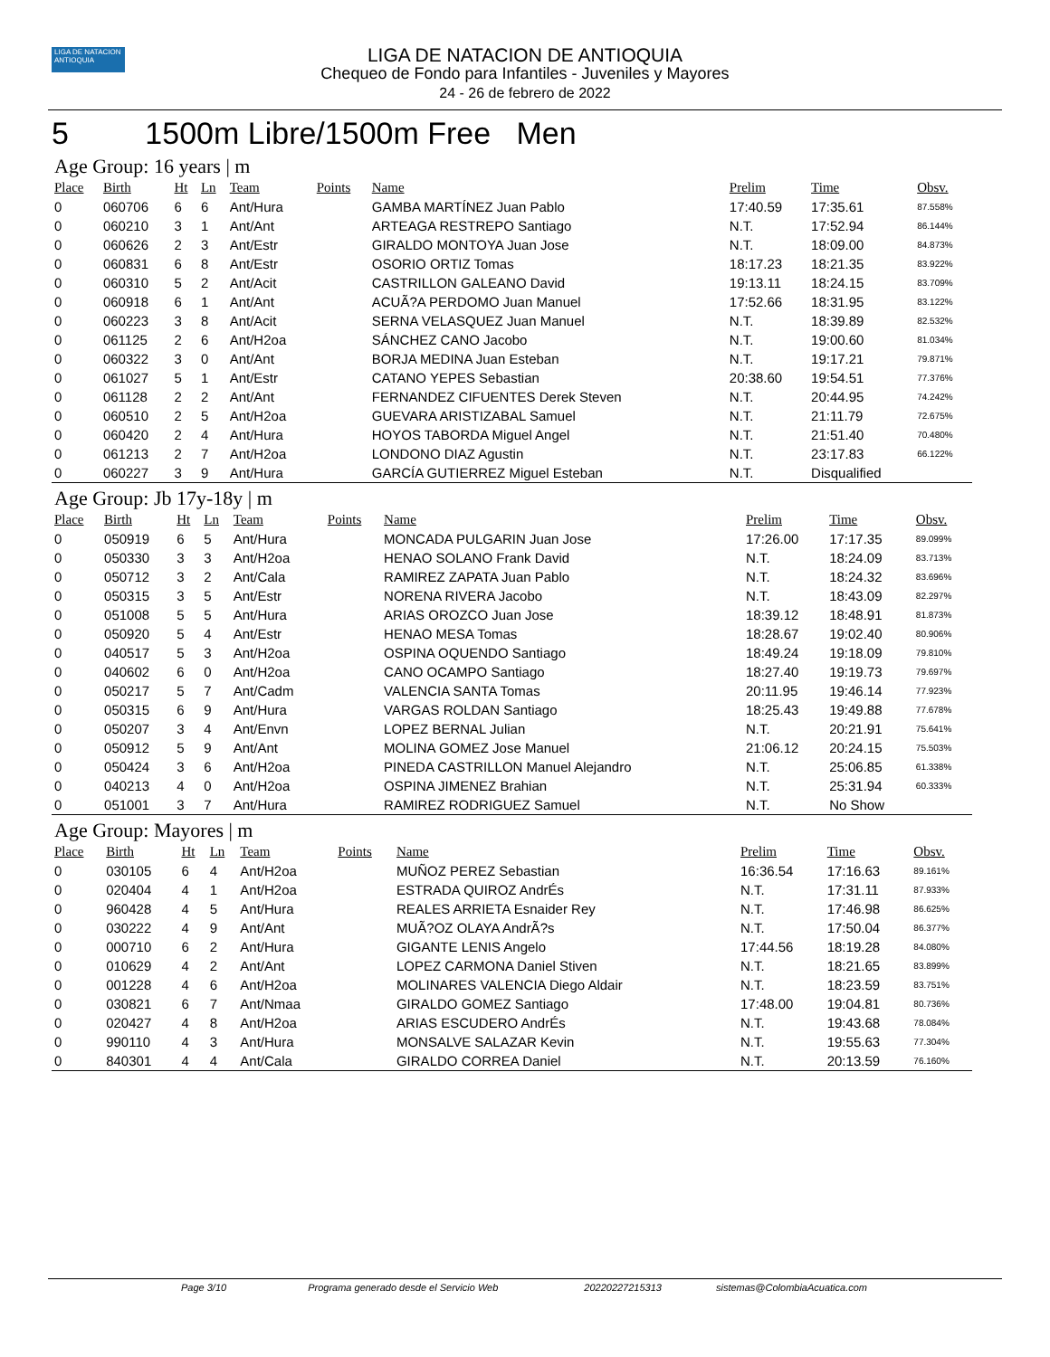LIGA DE NATACION ANTIOQUIA
LIGA DE NATACION DE ANTIOQUIA
Chequeo de Fondo para Infantiles - Juveniles y Mayores
24 - 26 de febrero de 2022
5 1500m Libre/1500m Free Men
Age Group: 16 years | m
| Place | Birth | Ht | Ln | Team | Points | Name | Prelim | Time | Obsv. |
| --- | --- | --- | --- | --- | --- | --- | --- | --- | --- |
| 0 | 060706 | 6 | 6 | Ant/Hura | | GAMBA MARTÍNEZ Juan Pablo | 17:40.59 | 17:35.61 | 87.558% |
| 0 | 060210 | 3 | 1 | Ant/Ant | | ARTEAGA RESTREPO Santiago | N.T. | 17:52.94 | 86.144% |
| 0 | 060626 | 2 | 3 | Ant/Estr | | GIRALDO MONTOYA Juan Jose | N.T. | 18:09.00 | 84.873% |
| 0 | 060831 | 6 | 8 | Ant/Estr | | OSORIO ORTIZ Tomas | 18:17.23 | 18:21.35 | 83.922% |
| 0 | 060310 | 5 | 2 | Ant/Acit | | CASTRILLON GALEANO David | 19:13.11 | 18:24.15 | 83.709% |
| 0 | 060918 | 6 | 1 | Ant/Ant | | ACUÃ?A PERDOMO Juan Manuel | 17:52.66 | 18:31.95 | 83.122% |
| 0 | 060223 | 3 | 8 | Ant/Acit | | SERNA VELASQUEZ Juan Manuel | N.T. | 18:39.89 | 82.532% |
| 0 | 061125 | 2 | 6 | Ant/H2oa | | SÁNCHEZ CANO Jacobo | N.T. | 19:00.60 | 81.034% |
| 0 | 060322 | 3 | 0 | Ant/Ant | | BORJA MEDINA Juan Esteban | N.T. | 19:17.21 | 79.871% |
| 0 | 061027 | 5 | 1 | Ant/Estr | | CATANO YEPES Sebastian | 20:38.60 | 19:54.51 | 77.376% |
| 0 | 061128 | 2 | 2 | Ant/Ant | | FERNANDEZ CIFUENTES Derek Steven | N.T. | 20:44.95 | 74.242% |
| 0 | 060510 | 2 | 5 | Ant/H2oa | | GUEVARA ARISTIZABAL Samuel | N.T. | 21:11.79 | 72.675% |
| 0 | 060420 | 2 | 4 | Ant/Hura | | HOYOS TABORDA Miguel Angel | N.T. | 21:51.40 | 70.480% |
| 0 | 061213 | 2 | 7 | Ant/H2oa | | LONDONO DIAZ Agustin | N.T. | 23:17.83 | 66.122% |
| 0 | 060227 | 3 | 9 | Ant/Hura | | GARCÍA GUTIERREZ Miguel Esteban | N.T. | Disqualified | |
Age Group: Jb 17y-18y | m
| Place | Birth | Ht | Ln | Team | Points | Name | Prelim | Time | Obsv. |
| --- | --- | --- | --- | --- | --- | --- | --- | --- | --- |
| 0 | 050919 | 6 | 5 | Ant/Hura | | MONCADA PULGARIN Juan Jose | 17:26.00 | 17:17.35 | 89.099% |
| 0 | 050330 | 3 | 3 | Ant/H2oa | | HENAO SOLANO Frank David | N.T. | 18:24.09 | 83.713% |
| 0 | 050712 | 3 | 2 | Ant/Cala | | RAMIREZ ZAPATA Juan Pablo | N.T. | 18:24.32 | 83.696% |
| 0 | 050315 | 3 | 5 | Ant/Estr | | NORENA RIVERA Jacobo | N.T. | 18:43.09 | 82.297% |
| 0 | 051008 | 5 | 5 | Ant/Hura | | ARIAS OROZCO Juan Jose | 18:39.12 | 18:48.91 | 81.873% |
| 0 | 050920 | 5 | 4 | Ant/Estr | | HENAO MESA Tomas | 18:28.67 | 19:02.40 | 80.906% |
| 0 | 040517 | 5 | 3 | Ant/H2oa | | OSPINA OQUENDO Santiago | 18:49.24 | 19:18.09 | 79.810% |
| 0 | 040602 | 6 | 0 | Ant/H2oa | | CANO OCAMPO Santiago | 18:27.40 | 19:19.73 | 79.697% |
| 0 | 050217 | 5 | 7 | Ant/Cadm | | VALENCIA SANTA Tomas | 20:11.95 | 19:46.14 | 77.923% |
| 0 | 050315 | 6 | 9 | Ant/Hura | | VARGAS ROLDAN Santiago | 18:25.43 | 19:49.88 | 77.678% |
| 0 | 050207 | 3 | 4 | Ant/Envn | | LOPEZ BERNAL Julian | N.T. | 20:21.91 | 75.641% |
| 0 | 050912 | 5 | 9 | Ant/Ant | | MOLINA GOMEZ Jose Manuel | 21:06.12 | 20:24.15 | 75.503% |
| 0 | 050424 | 3 | 6 | Ant/H2oa | | PINEDA CASTRILLON Manuel Alejandro | N.T. | 25:06.85 | 61.338% |
| 0 | 040213 | 4 | 0 | Ant/H2oa | | OSPINA JIMENEZ Brahian | N.T. | 25:31.94 | 60.333% |
| 0 | 051001 | 3 | 7 | Ant/Hura | | RAMIREZ RODRIGUEZ Samuel | N.T. | No Show | |
Age Group: Mayores | m
| Place | Birth | Ht | Ln | Team | Points | Name | Prelim | Time | Obsv. |
| --- | --- | --- | --- | --- | --- | --- | --- | --- | --- |
| 0 | 030105 | 6 | 4 | Ant/H2oa | | MUÑOZ PEREZ Sebastian | 16:36.54 | 17:16.63 | 89.161% |
| 0 | 020404 | 4 | 1 | Ant/H2oa | | ESTRADA QUIROZ AndrÉs | N.T. | 17:31.11 | 87.933% |
| 0 | 960428 | 4 | 5 | Ant/Hura | | REALES ARRIETA Esnaider Rey | N.T. | 17:46.98 | 86.625% |
| 0 | 030222 | 4 | 9 | Ant/Ant | | MUÃ?OZ OLAYA AndrÃ?s | N.T. | 17:50.04 | 86.377% |
| 0 | 000710 | 6 | 2 | Ant/Hura | | GIGANTE LENIS Angelo | 17:44.56 | 18:19.28 | 84.080% |
| 0 | 010629 | 4 | 2 | Ant/Ant | | LOPEZ CARMONA Daniel Stiven | N.T. | 18:21.65 | 83.899% |
| 0 | 001228 | 4 | 6 | Ant/H2oa | | MOLINARES VALENCIA Diego Aldair | N.T. | 18:23.59 | 83.751% |
| 0 | 030821 | 6 | 7 | Ant/Nmaa | | GIRALDO GOMEZ Santiago | 17:48.00 | 19:04.81 | 80.736% |
| 0 | 020427 | 4 | 8 | Ant/H2oa | | ARIAS ESCUDERO AndrÉs | N.T. | 19:43.68 | 78.084% |
| 0 | 990110 | 4 | 3 | Ant/Hura | | MONSALVE SALAZAR Kevin | N.T. | 19:55.63 | 77.304% |
| 0 | 840301 | 4 | 4 | Ant/Cala | | GIRALDO CORREA Daniel | N.T. | 20:13.59 | 76.160% |
Page 3/10 Programa generado desde el Servicio Web 20220227215313 sistemas@ColombiaAcuatica.com